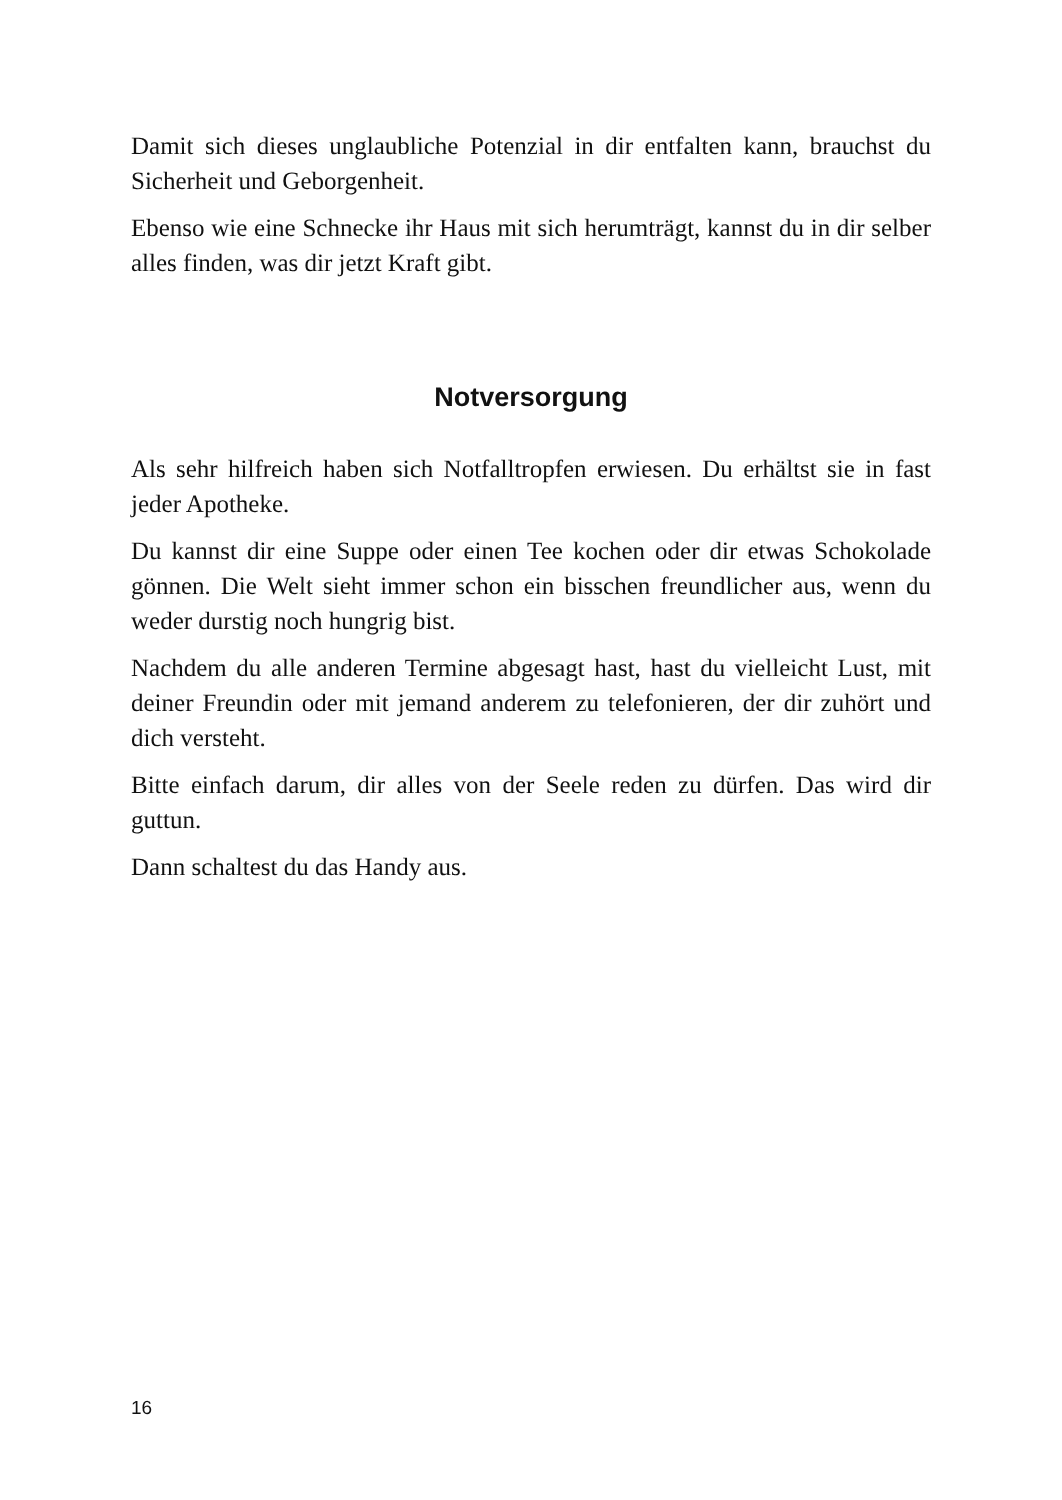Damit sich dieses unglaubliche Potenzial in dir entfalten kann, brauchst du Sicherheit und Geborgenheit.
Ebenso wie eine Schnecke ihr Haus mit sich herumträgt, kannst du in dir selber alles finden, was dir jetzt Kraft gibt.
Notversorgung
Als sehr hilfreich haben sich Notfalltropfen erwiesen. Du erhältst sie in fast jeder Apotheke.
Du kannst dir eine Suppe oder einen Tee kochen oder dir etwas Schokolade gönnen. Die Welt sieht immer schon ein bisschen freundlicher aus, wenn du weder durstig noch hungrig bist.
Nachdem du alle anderen Termine abgesagt hast, hast du vielleicht Lust, mit deiner Freundin oder mit jemand anderem zu telefonieren, der dir zuhört und dich versteht.
Bitte einfach darum, dir alles von der Seele reden zu dürfen. Das wird dir guttun.
Dann schaltest du das Handy aus.
16